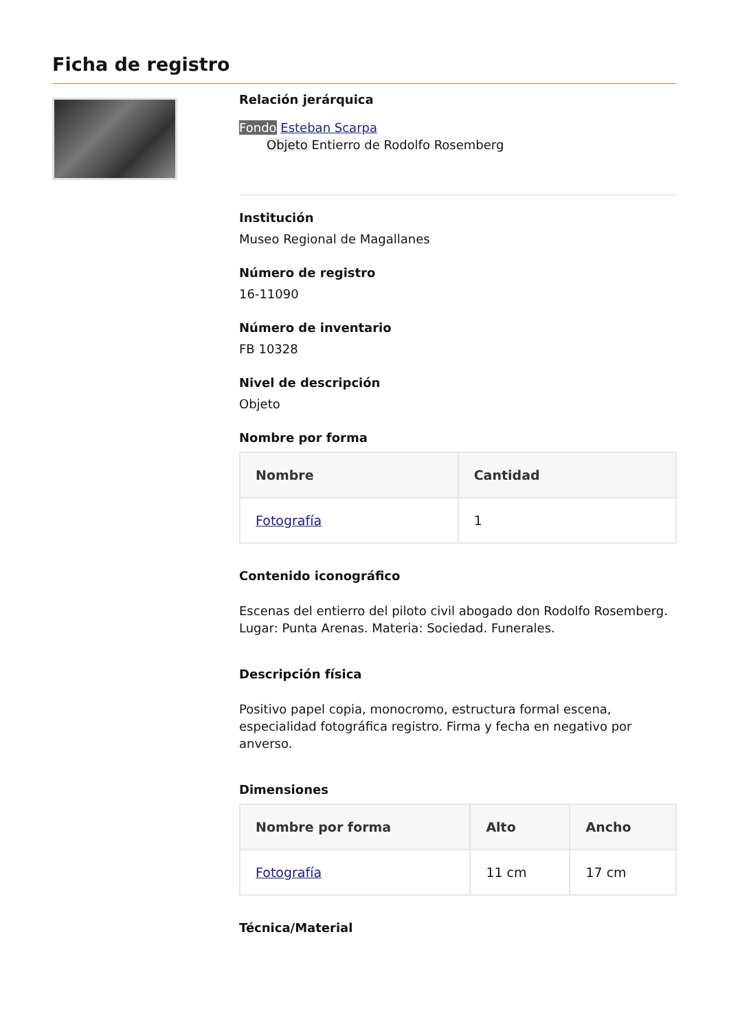Ficha de registro
Relación jerárquica
Fondo Esteban Scarpa
Objeto Entierro de Rodolfo Rosemberg
Institución
Museo Regional de Magallanes
Número de registro
16-11090
Número de inventario
FB 10328
Nivel de descripción
Objeto
Nombre por forma
| Nombre | Cantidad |
| --- | --- |
| Fotografía | 1 |
Contenido iconográfico
Escenas del entierro del piloto civil abogado don Rodolfo Rosemberg. Lugar: Punta Arenas. Materia: Sociedad. Funerales.
Descripción física
Positivo papel copia, monocromo, estructura formal escena, especialidad fotográfica registro. Firma y fecha en negativo por anverso.
Dimensiones
| Nombre por forma | Alto | Ancho |
| --- | --- | --- |
| Fotografía | 11 cm | 17 cm |
Técnica/Material